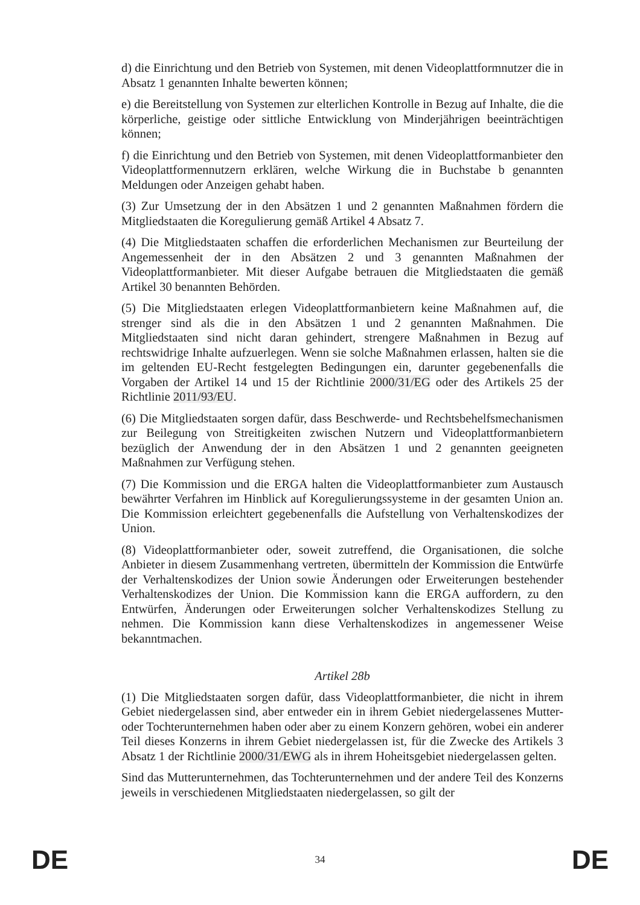d) die Einrichtung und den Betrieb von Systemen, mit denen Videoplattformnutzer die in Absatz 1 genannten Inhalte bewerten können;
e) die Bereitstellung von Systemen zur elterlichen Kontrolle in Bezug auf Inhalte, die die körperliche, geistige oder sittliche Entwicklung von Minderjährigen beeinträchtigen können;
f) die Einrichtung und den Betrieb von Systemen, mit denen Videoplattformanbieter den Videoplattformennutzern erklären, welche Wirkung die in Buchstabe b genannten Meldungen oder Anzeigen gehabt haben.
(3) Zur Umsetzung der in den Absätzen 1 und 2 genannten Maßnahmen fördern die Mitgliedstaaten die Koregulierung gemäß Artikel 4 Absatz 7.
(4) Die Mitgliedstaaten schaffen die erforderlichen Mechanismen zur Beurteilung der Angemessenheit der in den Absätzen 2 und 3 genannten Maßnahmen der Videoplattformanbieter. Mit dieser Aufgabe betrauen die Mitgliedstaaten die gemäß Artikel 30 benannten Behörden.
(5) Die Mitgliedstaaten erlegen Videoplattformanbietern keine Maßnahmen auf, die strenger sind als die in den Absätzen 1 und 2 genannten Maßnahmen. Die Mitgliedstaaten sind nicht daran gehindert, strengere Maßnahmen in Bezug auf rechtswidrige Inhalte aufzuerlegen. Wenn sie solche Maßnahmen erlassen, halten sie die im geltenden EU-Recht festgelegten Bedingungen ein, darunter gegebenenfalls die Vorgaben der Artikel 14 und 15 der Richtlinie 2000/31/EG oder des Artikels 25 der Richtlinie 2011/93/EU.
(6) Die Mitgliedstaaten sorgen dafür, dass Beschwerde- und Rechtsbehelfsmechanismen zur Beilegung von Streitigkeiten zwischen Nutzern und Videoplattformanbietern bezüglich der Anwendung der in den Absätzen 1 und 2 genannten geeigneten Maßnahmen zur Verfügung stehen.
(7) Die Kommission und die ERGA halten die Videoplattformanbieter zum Austausch bewährter Verfahren im Hinblick auf Koregulierungssysteme in der gesamten Union an. Die Kommission erleichtert gegebenenfalls die Aufstellung von Verhaltenskodizes der Union.
(8) Videoplattformanbieter oder, soweit zutreffend, die Organisationen, die solche Anbieter in diesem Zusammenhang vertreten, übermitteln der Kommission die Entwürfe der Verhaltenskodizes der Union sowie Änderungen oder Erweiterungen bestehender Verhaltenskodizes der Union. Die Kommission kann die ERGA auffordern, zu den Entwürfen, Änderungen oder Erweiterungen solcher Verhaltenskodizes Stellung zu nehmen. Die Kommission kann diese Verhaltenskodizes in angemessener Weise bekanntmachen.
Artikel 28b
(1) Die Mitgliedstaaten sorgen dafür, dass Videoplattformanbieter, die nicht in ihrem Gebiet niedergelassen sind, aber entweder ein in ihrem Gebiet niedergelassenes Mutter- oder Tochterunternehmen haben oder aber zu einem Konzern gehören, wobei ein anderer Teil dieses Konzerns in ihrem Gebiet niedergelassen ist, für die Zwecke des Artikels 3 Absatz 1 der Richtlinie 2000/31/EWG als in ihrem Hoheitsgebiet niedergelassen gelten.
Sind das Mutterunternehmen, das Tochterunternehmen und der andere Teil des Konzerns jeweils in verschiedenen Mitgliedstaaten niedergelassen, so gilt der
DE 34 DE